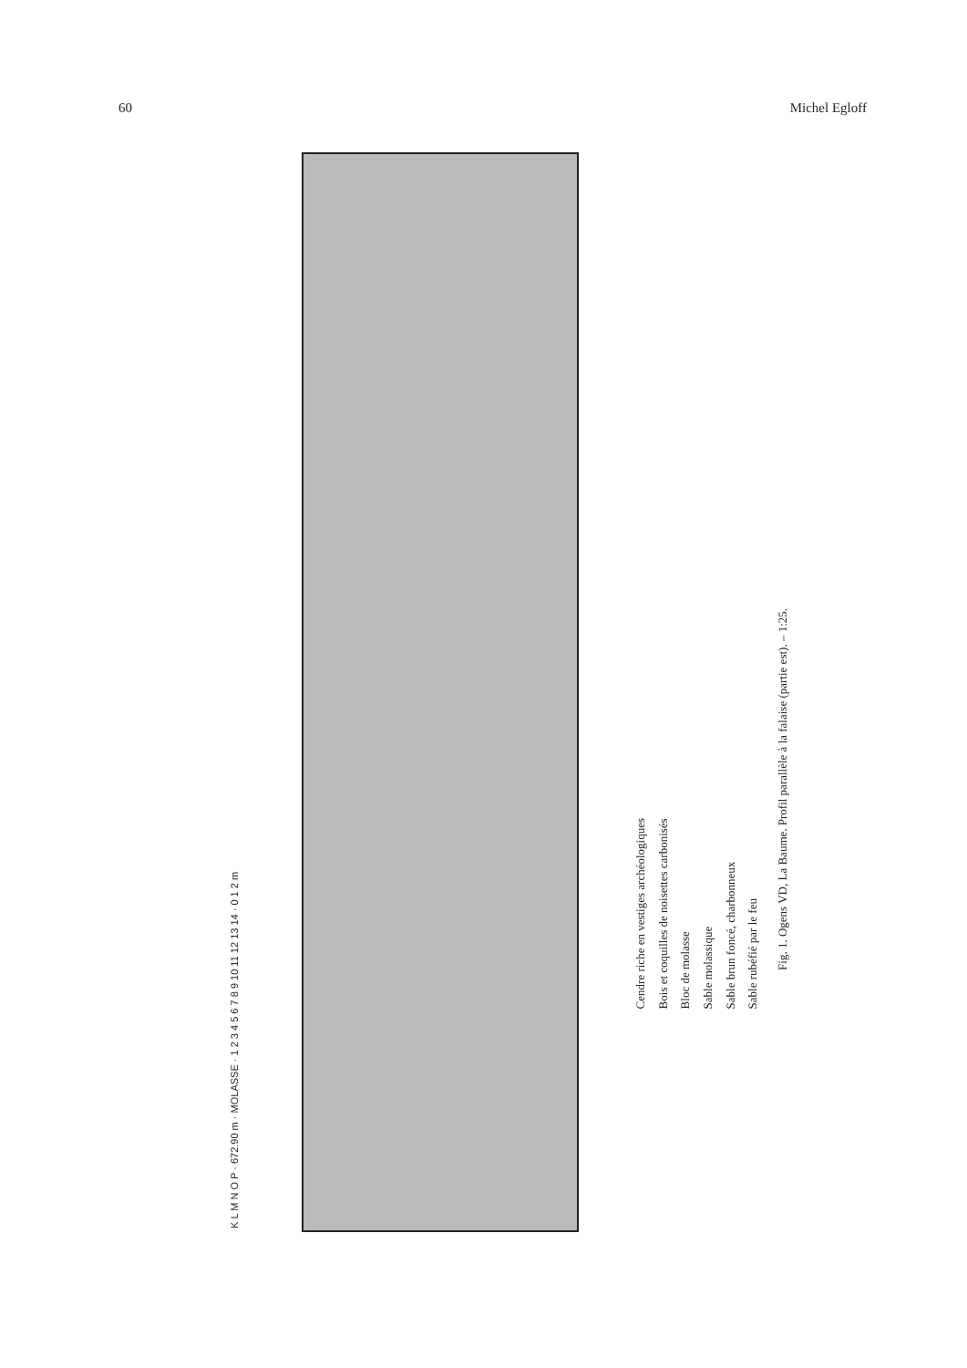60 Michel Egloff
K L M N O P · 672.90 m · MOLASSE · 1 2 3 4 5 6 7 8 9 10 11 12 13 14 · 0 1 2 m
Cendre riche en vestiges archéologiques
Bois et coquilles de noisettes carbonisés
Bloc de molasse
Sable molassique
Sable brun foncé, charbonneux
Sable rubéfié par le feu
Fig. 1. Ogens VD, La Baume. Profil parallèle à la falaise (partie est). – 1:25.